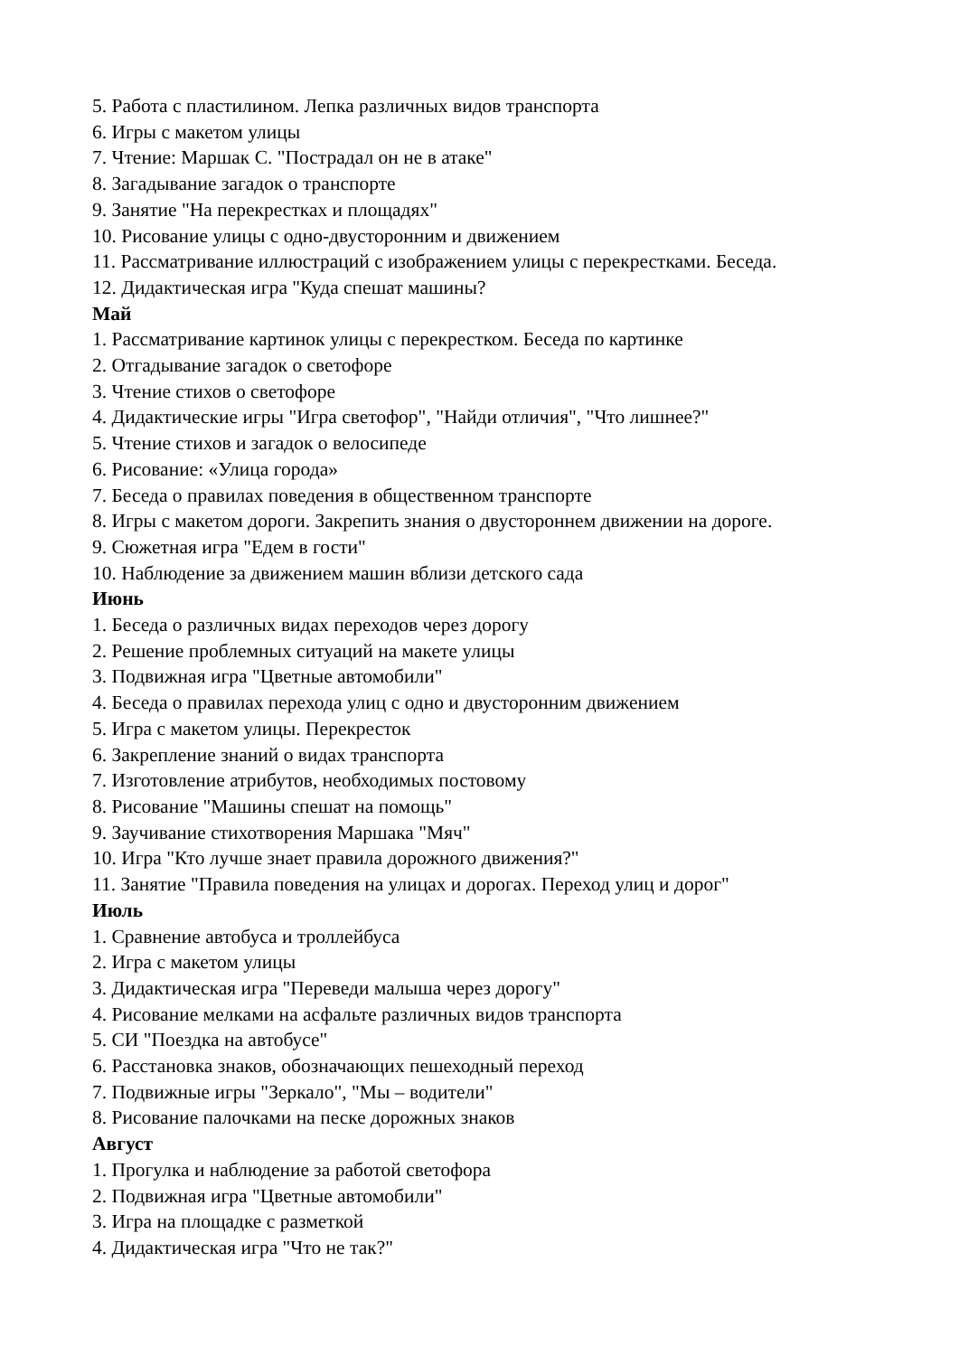5. Работа с пластилином. Лепка различных видов транспорта
6. Игры с макетом улицы
7. Чтение: Маршак С. "Пострадал он не в атаке"
8. Загадывание загадок о транспорте
9. Занятие "На перекрестках и площадях"
10. Рисование улицы с одно-двусторонним и движением
11. Рассматривание иллюстраций с изображением улицы с перекрестками. Беседа.
12. Дидактическая игра "Куда спешат машины?
Май
1. Рассматривание картинок улицы с перекрестком. Беседа по картинке
2. Отгадывание загадок о светофоре
3. Чтение стихов о светофоре
4. Дидактические игры "Игра светофор", "Найди отличия", "Что лишнее?"
5. Чтение стихов и загадок о велосипеде
6. Рисование: «Улица города»
7. Беседа о правилах поведения в общественном транспорте
8. Игры с макетом дороги. Закрепить знания о двустороннем движении на дороге.
9. Сюжетная игра "Едем в гости"
10. Наблюдение за движением машин вблизи детского сада
Июнь
1. Беседа о различных видах переходов через дорогу
2. Решение проблемных ситуаций на макете улицы
3. Подвижная игра "Цветные автомобили"
4. Беседа о правилах перехода улиц с одно и двусторонним движением
5. Игра с макетом улицы. Перекресток
6. Закрепление знаний о видах транспорта
7. Изготовление атрибутов, необходимых постовому
8. Рисование "Машины спешат на помощь"
9. Заучивание стихотворения Маршака "Мяч"
10. Игра "Кто лучше знает правила дорожного движения?"
11. Занятие "Правила поведения на улицах и дорогах. Переход улиц и дорог"
Июль
1. Сравнение автобуса и троллейбуса
2. Игра с макетом улицы
3. Дидактическая игра "Переведи малыша через дорогу"
4. Рисование мелками на асфальте различных видов транспорта
5. СИ "Поездка на автобусе"
6. Расстановка знаков, обозначающих пешеходный переход
7. Подвижные игры "Зеркало", "Мы – водители"
8. Рисование палочками на песке дорожных знаков
Август
1. Прогулка и наблюдение за работой светофора
2. Подвижная игра "Цветные автомобили"
3. Игра на площадке с разметкой
4. Дидактическая игра "Что не так?"